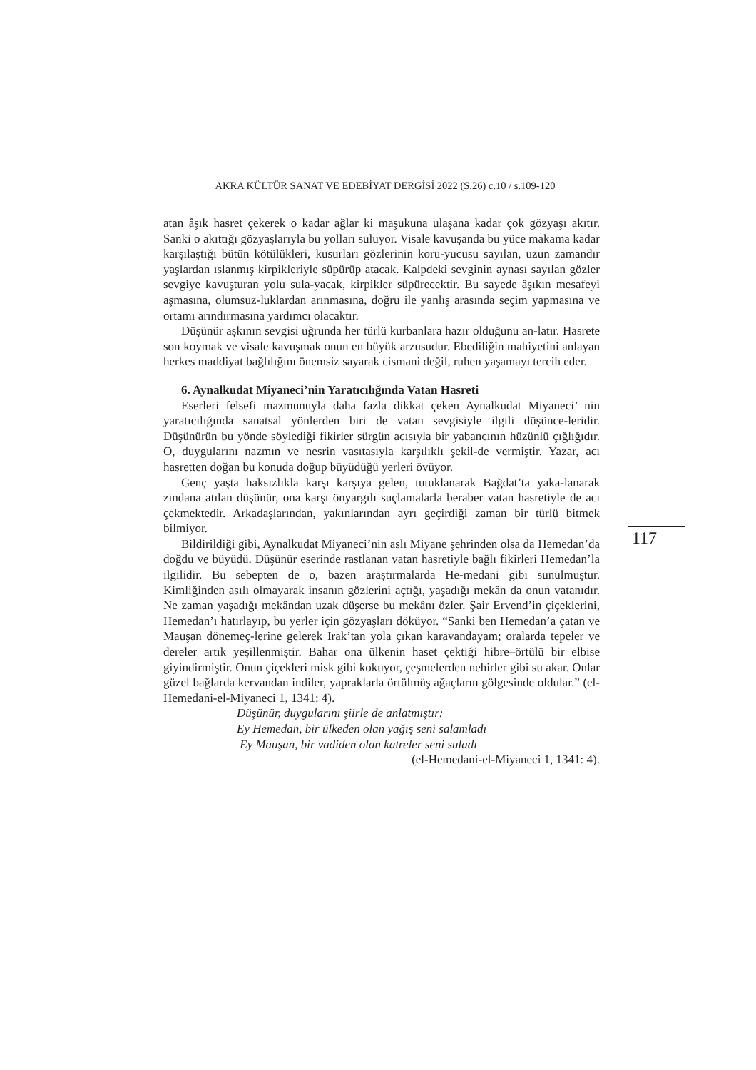AKRA KÜLTÜR SANAT VE EDEBİYAT DERGİSİ 2022 (S.26) c.10 / s.109-120
atan âşık hasret çekerek o kadar ağlar ki maşukuna ulaşana kadar çok gözyaşı akıtır. Sanki o akıttığı gözyaşlarıyla bu yolları suluyor. Visale kavuşanda bu yüce makama kadar karşılaştığı bütün kötülükleri, kusurları gözlerinin koru-yucusu sayılan, uzun zamandır yaşlardan ıslanmış kirpikleriyle süpürüp atacak. Kalpdeki sevginin aynası sayılan gözler sevgiye kavuşturan yolu sula-yacak, kirpikler süpürecektir. Bu sayede âşıkın mesafeyi aşmasına, olumsuz-luklardan arınmasına, doğru ile yanlış arasında seçim yapmasına ve ortamı arındırmasına yardımcı olacaktır.
Düşünür aşkının sevgisi uğrunda her türlü kurbanlara hazır olduğunu an-latır. Hasrete son koymak ve visale kavuşmak onun en büyük arzusudur. Ebediliğin mahiyetini anlayan herkes maddiyat bağlılığını önemsiz sayarak cismani değil, ruhen yaşamayı tercih eder.
6. Aynalkudat Miyaneci’nin Yaratıcılığında Vatan Hasreti
Eserleri felsefi mazmunuyla daha fazla dikkat çeken Aynalkudat Miyaneci’ nin yaratıcılığında sanatsal yönlerden biri de vatan sevgisiyle ilgili düşünce-leridir. Düşünürün bu yönde söylediği fikirler sürgün acısıyla bir yabancının hüzünlü çığlığıdır. O, duygularını nazmın ve nesrin vasıtasıyla karşılıklı şekil-de vermiştir. Yazar, acı hasretten doğan bu konuda doğup büyüdüğü yerleri övüyor.
Genç yaşta haksızlıkla karşı karşıya gelen, tutuklanarak Bağdat’ta yaka-lanarak zindana atılan düşünür, ona karşı önyargılı suçlamalarla beraber vatan hasretiyle de acı çekmektedir. Arkadaşlarından, yakınlarından ayrı geçirdiği zaman bir türlü bitmek bilmiyor.
Bildirildiği gibi, Aynalkudat Miyaneci’nin aslı Miyane şehrinden olsa da Hemedan’da doğdu ve büyüdü. Düşünür eserinde rastlanan vatan hasretiyle bağlı fikirleri Hemedan’la ilgilidir. Bu sebepten de o, bazen araştırmalarda He-medani gibi sunulmuştur. Kimliğinden asılı olmayarak insanın gözlerini açtığı, yaşadığı mekân da onun vatanıdır. Ne zaman yaşadığı mekândan uzak düşerse bu mekânı özler. Şair Ervend’in çiçeklerini, Hemedan’ı hatırlayıp, bu yerler için gözyaşları döküyor. “Sanki ben Hemedan’a çatan ve Mauşan dönemeç-lerine gelerek Irak’tan yola çıkan karavandayam; oralarda tepeler ve dereler artık yeşillenmiştir. Bahar ona ülkenin haset çektiği hibre–örtülü bir elbise giyindirmiştir. Onun çiçekleri misk gibi kokuyor, çeşmelerden nehirler gibi su akar. Onlar güzel bağlarda kervandan indiler, yapraklarla örtülmüş ağaçların gölgesinde oldular.” (el-Hemedani-el-Miyaneci 1, 1341: 4).
Düşünür, duygularını şiirle de anlatmıştır:
Ey Hemedan, bir ülkeden olan yağış seni salamladı
Ey Mauşan, bir vadiden olan katreler seni suladı
(el-Hemedani-el-Miyaneci 1, 1341: 4).
117